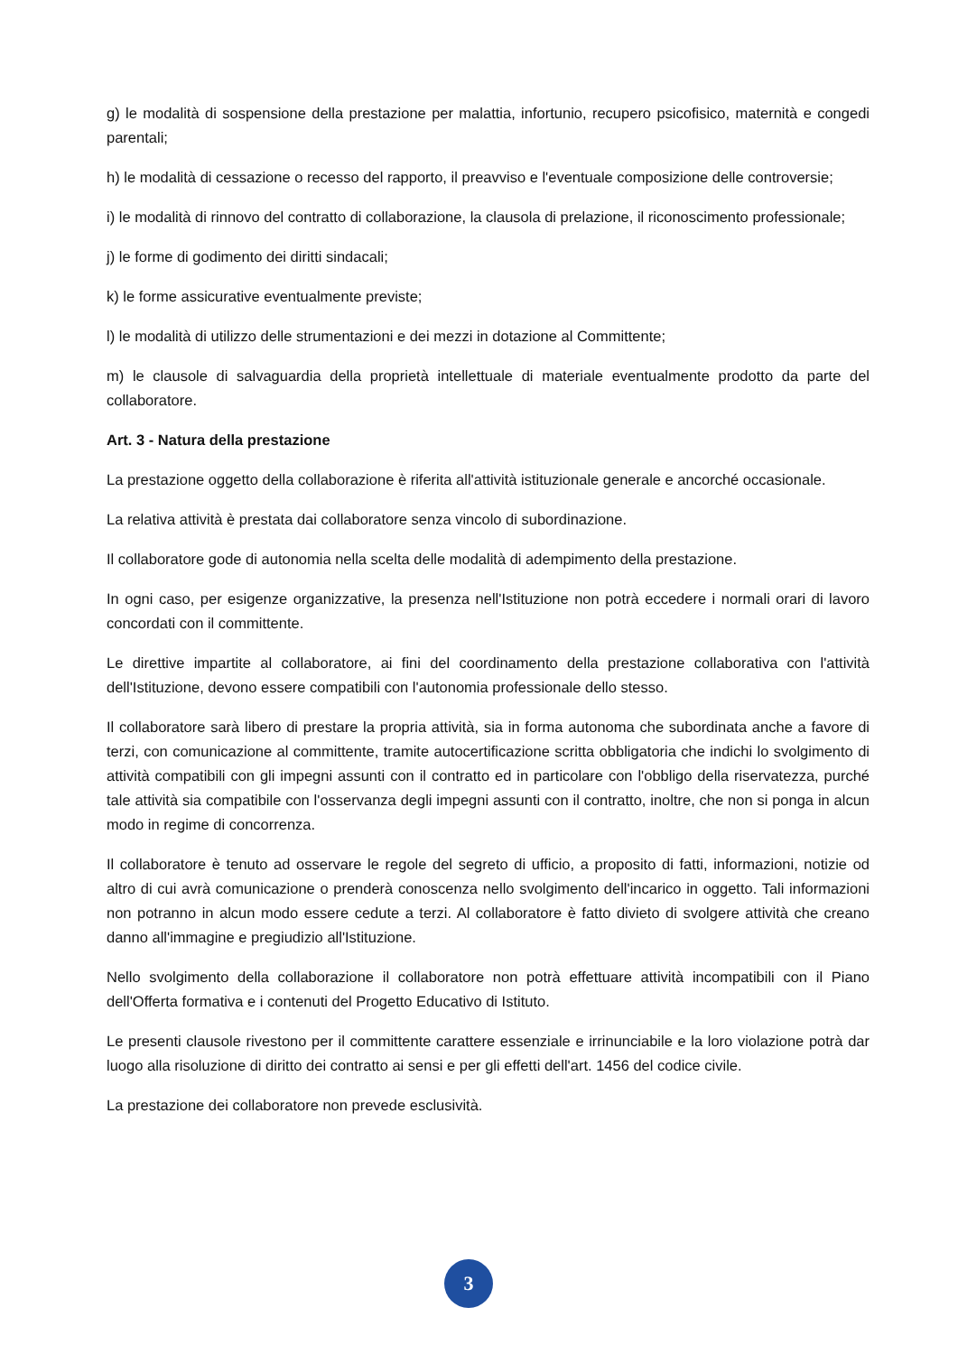g) le modalità di sospensione della prestazione per malattia, infortunio, recupero psicofisico, maternità e congedi parentali;
h) le modalità di cessazione o recesso del rapporto, il preavviso e l'eventuale composizione delle controversie;
i) le modalità di rinnovo del contratto di collaborazione, la clausola di prelazione, il riconoscimento professionale;
j) le forme di godimento dei diritti sindacali;
k) le forme assicurative eventualmente previste;
l) le modalità di utilizzo delle strumentazioni e dei mezzi in dotazione al Committente;
m) le clausole di salvaguardia della proprietà intellettuale di materiale eventualmente prodotto da parte del collaboratore.
Art. 3 - Natura della prestazione
La prestazione oggetto della collaborazione è riferita all'attività istituzionale generale e ancorché occasionale.
La relativa attività è prestata dai collaboratore senza vincolo di subordinazione.
Il collaboratore gode di autonomia nella scelta delle modalità di adempimento della prestazione.
In ogni caso, per esigenze organizzative, la presenza nell'Istituzione non potrà eccedere i normali orari di lavoro concordati con il committente.
Le direttive impartite al collaboratore, ai fini del coordinamento della prestazione collaborativa con l'attività dell'Istituzione, devono essere compatibili con l'autonomia professionale dello stesso.
Il collaboratore sarà libero di prestare la propria attività, sia in forma autonoma che subordinata anche a favore di terzi, con comunicazione al committente, tramite autocertificazione scritta obbligatoria che indichi lo svolgimento di attività compatibili con gli impegni assunti con il contratto ed in particolare con l'obbligo della riservatezza, purché tale attività sia compatibile con l'osservanza degli impegni assunti con il contratto, inoltre, che non si ponga in alcun modo in regime di concorrenza.
Il collaboratore è tenuto ad osservare le regole del segreto di ufficio, a proposito di fatti, informazioni, notizie od altro di cui avrà comunicazione o prenderà conoscenza nello svolgimento dell'incarico in oggetto. Tali informazioni non potranno in alcun modo essere cedute a terzi. Al collaboratore è fatto divieto di svolgere attività che creano danno all'immagine e pregiudizio all'Istituzione.
Nello svolgimento della collaborazione il collaboratore non potrà effettuare attività incompatibili con il Piano dell'Offerta formativa e i contenuti del Progetto Educativo di Istituto.
Le presenti clausole rivestono per il committente carattere essenziale e irrinunciabile e la loro violazione potrà dar luogo alla risoluzione di diritto dei contratto ai sensi e per gli effetti dell'art. 1456 del codice civile.
La prestazione dei collaboratore non prevede esclusività.
3